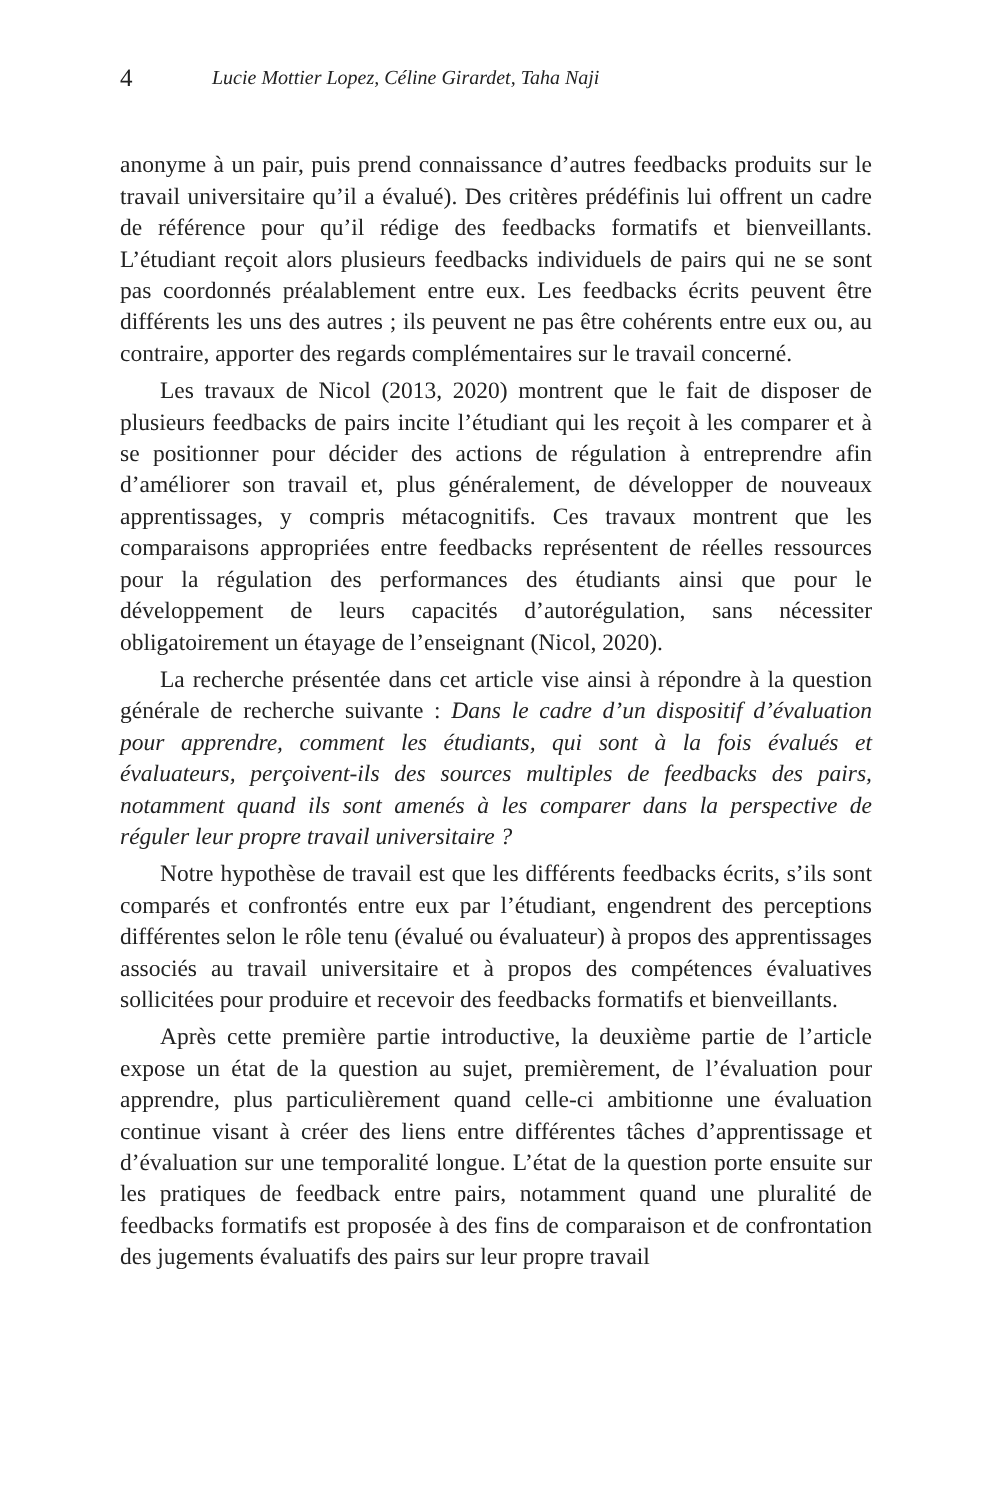4 Lucie Mottier Lopez, Céline Girardet, Taha Naji
anonyme à un pair, puis prend connaissance d’autres feedbacks produits sur le travail universitaire qu’il a évalué). Des critères prédéfinis lui offrent un cadre de référence pour qu’il rédige des feedbacks formatifs et bienveillants. L’étudiant reçoit alors plusieurs feedbacks individuels de pairs qui ne se sont pas coordonnés préalablement entre eux. Les feedbacks écrits peuvent être différents les uns des autres ; ils peuvent ne pas être cohérents entre eux ou, au contraire, apporter des regards complémentaires sur le travail concerné.
Les travaux de Nicol (2013, 2020) montrent que le fait de disposer de plusieurs feedbacks de pairs incite l’étudiant qui les reçoit à les comparer et à se positionner pour décider des actions de régulation à entreprendre afin d’améliorer son travail et, plus généralement, de développer de nouveaux apprentissages, y compris métacognitifs. Ces travaux montrent que les comparaisons appropriées entre feedbacks représentent de réelles ressources pour la régulation des performances des étudiants ainsi que pour le développement de leurs capacités d’autorégulation, sans nécessiter obligatoirement un étayage de l’enseignant (Nicol, 2020).
La recherche présentée dans cet article vise ainsi à répondre à la question générale de recherche suivante : Dans le cadre d’un dispositif d’évaluation pour apprendre, comment les étudiants, qui sont à la fois évalués et évaluateurs, perçoivent-ils des sources multiples de feedbacks des pairs, notamment quand ils sont amenés à les comparer dans la perspective de réguler leur propre travail universitaire ?
Notre hypothèse de travail est que les différents feedbacks écrits, s’ils sont comparés et confrontés entre eux par l’étudiant, engendrent des perceptions différentes selon le rôle tenu (évalué ou évaluateur) à propos des apprentissages associés au travail universitaire et à propos des compétences évaluatives sollicitées pour produire et recevoir des feedbacks formatifs et bienveillants.
Après cette première partie introductive, la deuxième partie de l’article expose un état de la question au sujet, premièrement, de l’évaluation pour apprendre, plus particulièrement quand celle-ci ambitionne une évaluation continue visant à créer des liens entre différentes tâches d’apprentissage et d’évaluation sur une temporalité longue. L’état de la question porte ensuite sur les pratiques de feedback entre pairs, notamment quand une pluralité de feedbacks formatifs est proposée à des fins de comparaison et de confrontation des jugements évaluatifs des pairs sur leur propre travail